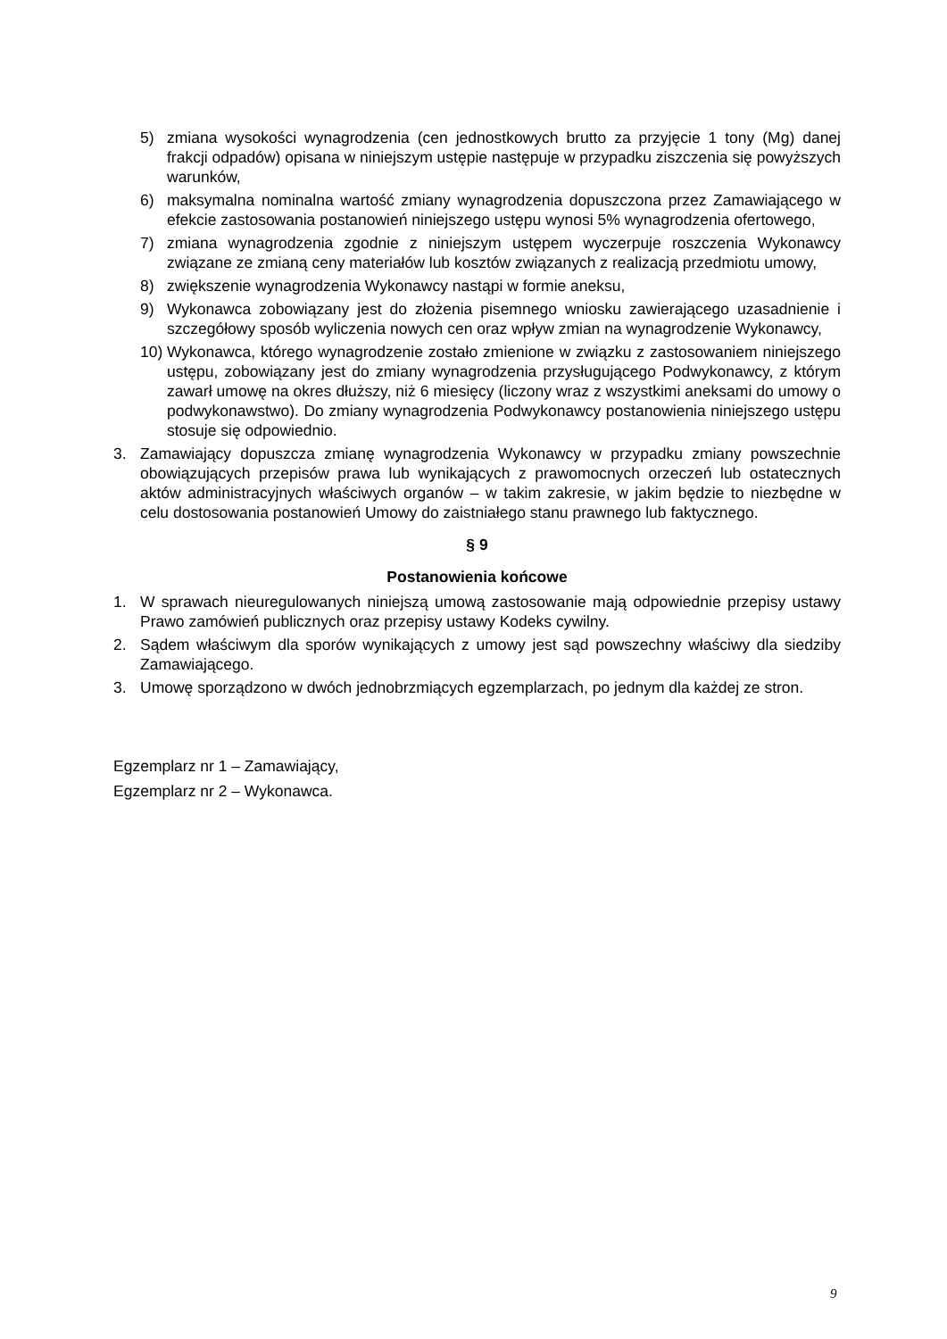5) zmiana wysokości wynagrodzenia (cen jednostkowych brutto za przyjęcie 1 tony (Mg) danej frakcji odpadów) opisana w niniejszym ustępie następuje w przypadku ziszczenia się powyższych warunków,
6) maksymalna nominalna wartość zmiany wynagrodzenia dopuszczona przez Zamawiającego w efekcie zastosowania postanowień niniejszego ustępu wynosi 5% wynagrodzenia ofertowego,
7) zmiana wynagrodzenia zgodnie z niniejszym ustępem wyczerpuje roszczenia Wykonawcy związane ze zmianą ceny materiałów lub kosztów związanych z realizacją przedmiotu umowy,
8) zwiększenie wynagrodzenia Wykonawcy nastąpi w formie aneksu,
9) Wykonawca zobowiązany jest do złożenia pisemnego wniosku zawierającego uzasadnienie i szczegółowy sposób wyliczenia nowych cen oraz wpływ zmian na wynagrodzenie Wykonawcy,
10) Wykonawca, którego wynagrodzenie zostało zmienione w związku z zastosowaniem niniejszego ustępu, zobowiązany jest do zmiany wynagrodzenia przysługującego Podwykonawcy, z którym zawarł umowę na okres dłuższy, niż 6 miesięcy (liczony wraz z wszystkimi aneksami do umowy o podwykonawstwo). Do zmiany wynagrodzenia Podwykonawcy postanowienia niniejszego ustępu stosuje się odpowiednio.
3. Zamawiający dopuszcza zmianę wynagrodzenia Wykonawcy w przypadku zmiany powszechnie obowiązujących przepisów prawa lub wynikających z prawomocnych orzeczeń lub ostatecznych aktów administracyjnych właściwych organów – w takim zakresie, w jakim będzie to niezbędne w celu dostosowania postanowień Umowy do zaistniałego stanu prawnego lub faktycznego.
§ 9
Postanowienia końcowe
1. W sprawach nieuregulowanych niniejszą umową zastosowanie mają odpowiednie przepisy ustawy Prawo zamówień publicznych oraz przepisy ustawy Kodeks cywilny.
2. Sądem właściwym dla sporów wynikających z umowy jest sąd powszechny właściwy dla siedziby Zamawiającego.
3. Umowę sporządzono w dwóch jednobrzmiących egzemplarzach, po jednym dla każdej ze stron.
Egzemplarz nr 1 – Zamawiający,
Egzemplarz nr 2 – Wykonawca.
9